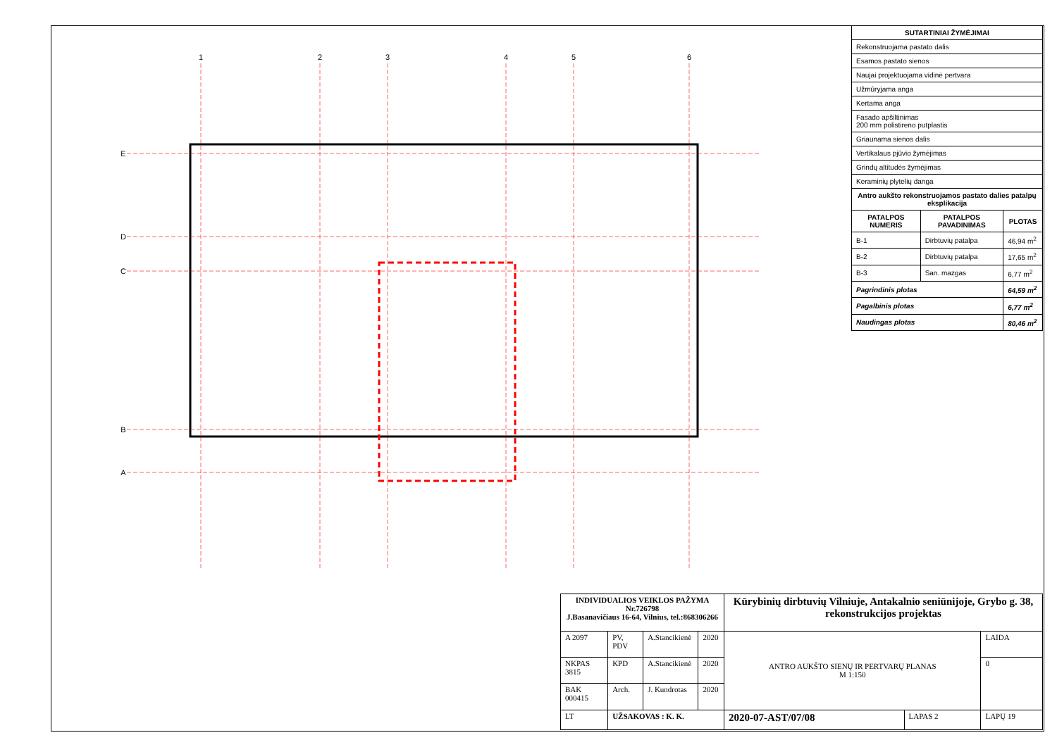1
2
3
4
5
6
E
D
C
B
A
| SUTARTINIAI ŽYMĖJIMAI | | |
| --- | --- | --- |
| Rekonstruojama pastato dalis | | |
| Esamos pastato sienos | | |
| Naujai projektuojama vidinė pertvara | | |
| Užmūryjama anga | | |
| Kertama anga | | |
| Fasado apšiltinimas 200 mm polistireno putplastis | | |
| Griaunama sienos dalis | | |
| Vertikalaus pjūvio žymėjimas | | |
| Grindų altitudės žymėjimas | | |
| Keraminių plytelių danga | | |
| Antro aukšto rekonstruojamos pastato dalies patalpų eksplikacija | | |
| PATALPOS NUMERIS | PATALPOS PAVADINIMAS | PLOTAS |
| B-1 | Dirbtuvių patalpa | 46,94 m<sup>2</sup> |
| B-2 | Dirbtuvių patalpa | 17,65 m<sup>2</sup> |
| B-3 | San. mazgas | 6,77 m<sup>2</sup> |
| Pagrindinis plotas | | 64,59 m<sup>2</sup> |
| Pagalbinis plotas | | 6,77 m<sup>2</sup> |
| Naudingas plotas | | 80,46 m<sup>2</sup> |
| INDIVIDUALIOS VEIKLOS PAŽYMA Nr.726798 J.Basanavičiaus 16-64, Vilnius, tel.:868306266 | | | | Kūrybinių dirbtuvių Vilniuje, Antakalnio seniūnijoje, Grybo g. 38, rekonstrukcijos projektas | | |
| A 2097 | PV, PDV | A.Stancikienė | 2020 | ANTRO AUKŠTO SIENŲ IR PERTVARŲ PLANAS M 1:150 | | LAIDA |
| NKPAS 3815 | KPD | A.Stancikienė | 2020 | | | 0 |
| BAK 000415 | Arch. | J. Kundrotas | 2020 | | | |
| LT | UŽSAKOVAS : K. K. | | | 2020-07-AST/07/08 | LAPAS 2 | LAPŲ 19 |